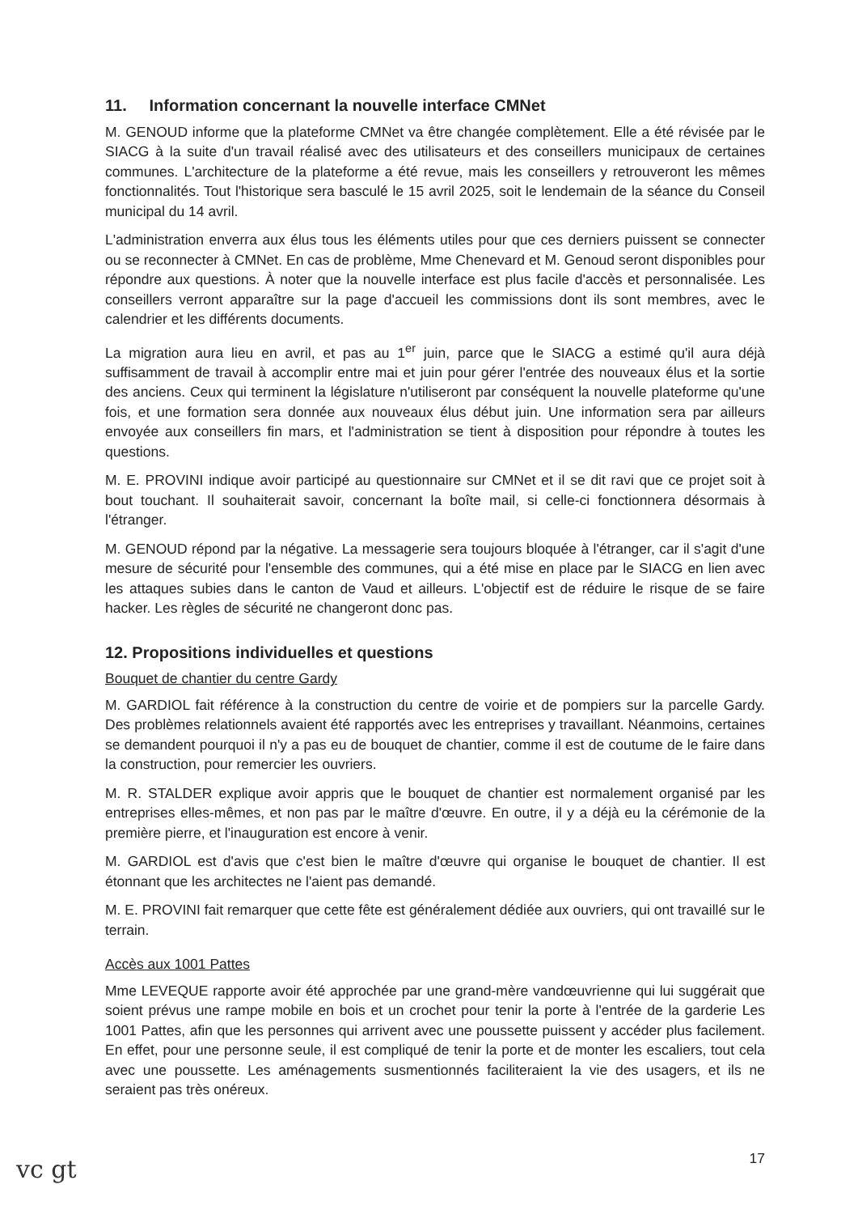11. Information concernant la nouvelle interface CMNet
M. GENOUD informe que la plateforme CMNet va être changée complètement. Elle a été révisée par le SIACG à la suite d'un travail réalisé avec des utilisateurs et des conseillers municipaux de certaines communes. L'architecture de la plateforme a été revue, mais les conseillers y retrouveront les mêmes fonctionnalités. Tout l'historique sera basculé le 15 avril 2025, soit le lendemain de la séance du Conseil municipal du 14 avril.
L'administration enverra aux élus tous les éléments utiles pour que ces derniers puissent se connecter ou se reconnecter à CMNet. En cas de problème, Mme Chenevard et M. Genoud seront disponibles pour répondre aux questions. À noter que la nouvelle interface est plus facile d'accès et personnalisée. Les conseillers verront apparaître sur la page d'accueil les commissions dont ils sont membres, avec le calendrier et les différents documents.
La migration aura lieu en avril, et pas au 1<sup>er</sup> juin, parce que le SIACG a estimé qu'il aura déjà suffisamment de travail à accomplir entre mai et juin pour gérer l'entrée des nouveaux élus et la sortie des anciens. Ceux qui terminent la législature n'utiliseront par conséquent la nouvelle plateforme qu'une fois, et une formation sera donnée aux nouveaux élus début juin. Une information sera par ailleurs envoyée aux conseillers fin mars, et l'administration se tient à disposition pour répondre à toutes les questions.
M. E. PROVINI indique avoir participé au questionnaire sur CMNet et il se dit ravi que ce projet soit à bout touchant. Il souhaiterait savoir, concernant la boîte mail, si celle-ci fonctionnera désormais à l'étranger.
M. GENOUD répond par la négative. La messagerie sera toujours bloquée à l'étranger, car il s'agit d'une mesure de sécurité pour l'ensemble des communes, qui a été mise en place par le SIACG en lien avec les attaques subies dans le canton de Vaud et ailleurs. L'objectif est de réduire le risque de se faire hacker. Les règles de sécurité ne changeront donc pas.
12. Propositions individuelles et questions
Bouquet de chantier du centre Gardy
M. GARDIOL fait référence à la construction du centre de voirie et de pompiers sur la parcelle Gardy. Des problèmes relationnels avaient été rapportés avec les entreprises y travaillant. Néanmoins, certaines se demandent pourquoi il n'y a pas eu de bouquet de chantier, comme il est de coutume de le faire dans la construction, pour remercier les ouvriers.
M. R. STALDER explique avoir appris que le bouquet de chantier est normalement organisé par les entreprises elles-mêmes, et non pas par le maître d'œuvre. En outre, il y a déjà eu la cérémonie de la première pierre, et l'inauguration est encore à venir.
M. GARDIOL est d'avis que c'est bien le maître d'œuvre qui organise le bouquet de chantier. Il est étonnant que les architectes ne l'aient pas demandé.
M. E. PROVINI fait remarquer que cette fête est généralement dédiée aux ouvriers, qui ont travaillé sur le terrain.
Accès aux 1001 Pattes
Mme LEVEQUE rapporte avoir été approchée par une grand-mère vandœuvrienne qui lui suggérait que soient prévus une rampe mobile en bois et un crochet pour tenir la porte à l'entrée de la garderie Les 1001 Pattes, afin que les personnes qui arrivent avec une poussette puissent y accéder plus facilement. En effet, pour une personne seule, il est compliqué de tenir la porte et de monter les escaliers, tout cela avec une poussette. Les aménagements susmentionnés faciliteraient la vie des usagers, et ils ne seraient pas très onéreux.
17
vc gt